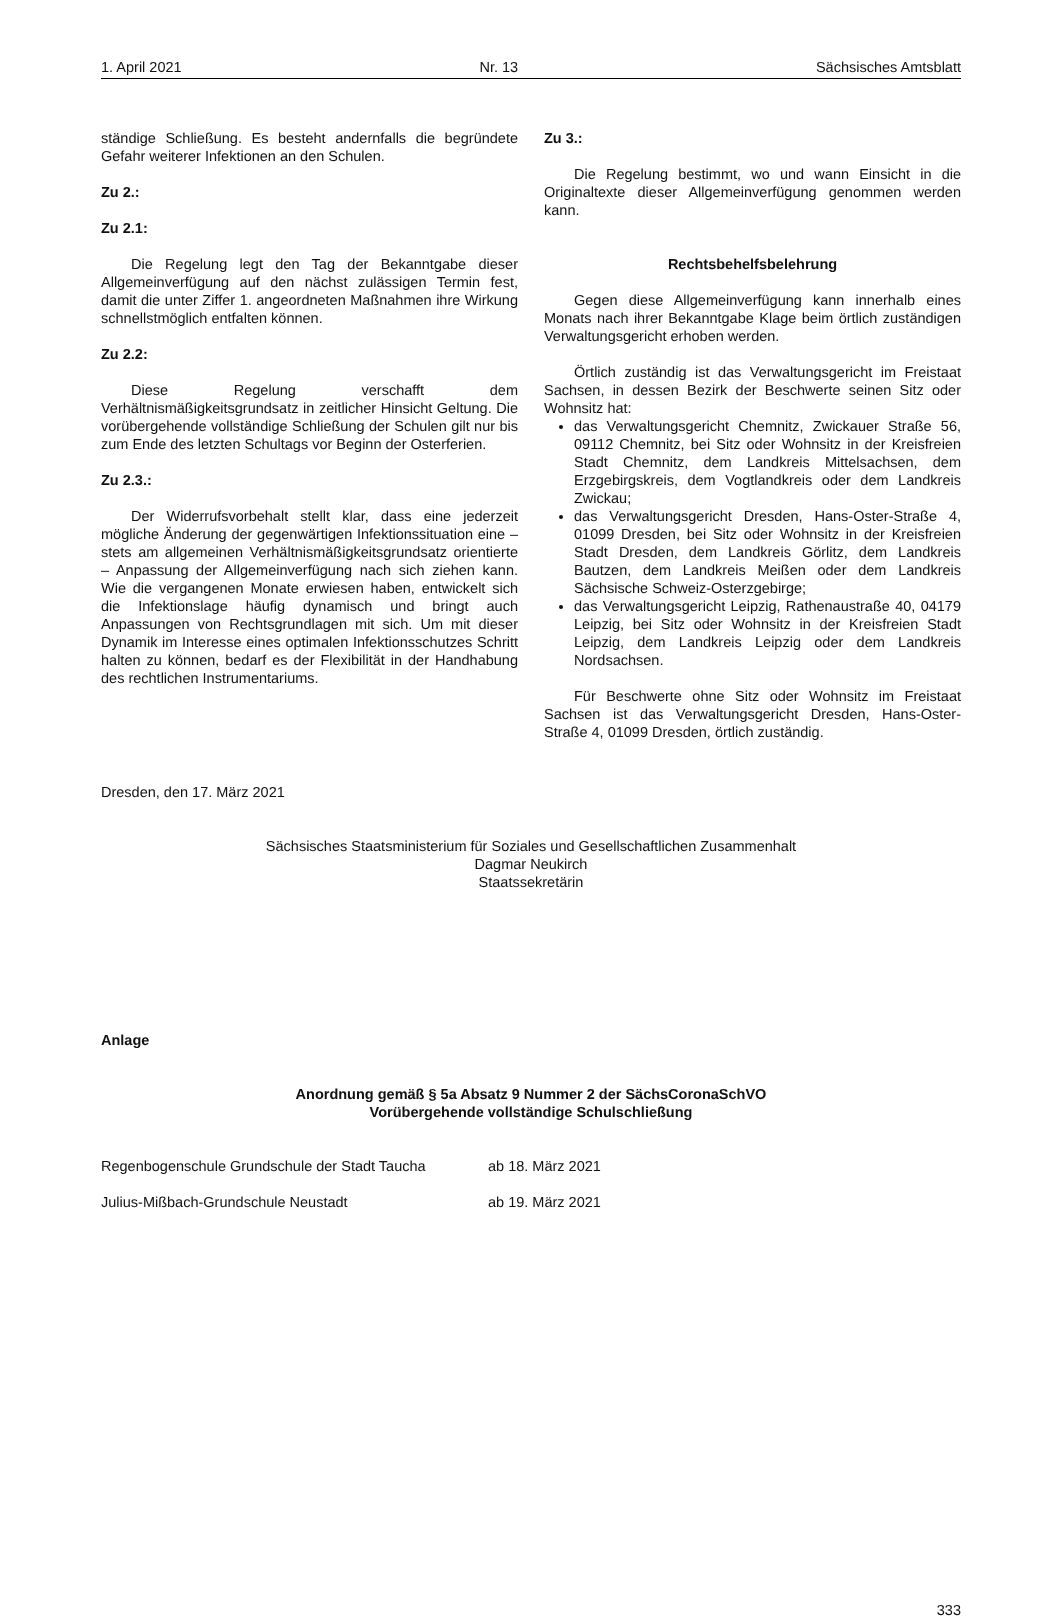1. April 2021 Nr. 13 Sächsisches Amtsblatt
ständige Schließung. Es besteht andernfalls die begründete Gefahr weiterer Infektionen an den Schulen.
Zu 2.:
Zu 2.1:
Die Regelung legt den Tag der Bekanntgabe dieser Allgemeinverfügung auf den nächst zulässigen Termin fest, damit die unter Ziffer 1. angeordneten Maßnahmen ihre Wirkung schnellstmöglich entfalten können.
Zu 2.2:
Diese Regelung verschafft dem Verhältnismäßigkeitsgrundsatz in zeitlicher Hinsicht Geltung. Die vorübergehende vollständige Schließung der Schulen gilt nur bis zum Ende des letzten Schultags vor Beginn der Osterferien.
Zu 2.3.:
Der Widerrufsvorbehalt stellt klar, dass eine jederzeit mögliche Änderung der gegenwärtigen Infektionssituation eine – stets am allgemeinen Verhältnismäßigkeitsgrundsatz orientierte – Anpassung der Allgemeinverfügung nach sich ziehen kann. Wie die vergangenen Monate erwiesen haben, entwickelt sich die Infektionslage häufig dynamisch und bringt auch Anpassungen von Rechtsgrundlagen mit sich. Um mit dieser Dynamik im Interesse eines optimalen Infektionsschutzes Schritt halten zu können, bedarf es der Flexibilität in der Handhabung des rechtlichen Instrumentariums.
Zu 3.:
Die Regelung bestimmt, wo und wann Einsicht in die Originaltexte dieser Allgemeinverfügung genommen werden kann.
Rechtsbehelfsbelehrung
Gegen diese Allgemeinverfügung kann innerhalb eines Monats nach ihrer Bekanntgabe Klage beim örtlich zuständigen Verwaltungsgericht erhoben werden.
Örtlich zuständig ist das Verwaltungsgericht im Freistaat Sachsen, in dessen Bezirk der Beschwerte seinen Sitz oder Wohnsitz hat:
das Verwaltungsgericht Chemnitz, Zwickauer Straße 56, 09112 Chemnitz, bei Sitz oder Wohnsitz in der Kreisfreien Stadt Chemnitz, dem Landkreis Mittelsachsen, dem Erzgebirgskreis, dem Vogtlandkreis oder dem Landkreis Zwickau;
das Verwaltungsgericht Dresden, Hans-Oster-Straße 4, 01099 Dresden, bei Sitz oder Wohnsitz in der Kreisfreien Stadt Dresden, dem Landkreis Görlitz, dem Landkreis Bautzen, dem Landkreis Meißen oder dem Landkreis Sächsische Schweiz-Osterzgebirge;
das Verwaltungsgericht Leipzig, Rathenaustraße 40, 04179 Leipzig, bei Sitz oder Wohnsitz in der Kreisfreien Stadt Leipzig, dem Landkreis Leipzig oder dem Landkreis Nordsachsen.
Für Beschwerte ohne Sitz oder Wohnsitz im Freistaat Sachsen ist das Verwaltungsgericht Dresden, Hans-Oster-Straße 4, 01099 Dresden, örtlich zuständig.
Dresden, den 17. März 2021
Sächsisches Staatsministerium für Soziales und Gesellschaftlichen Zusammenhalt
Dagmar Neukirch
Staatssekretärin
Anlage
Anordnung gemäß § 5a Absatz 9 Nummer 2 der SächsCoronaSchVO
Vorübergehende vollständige Schulschließung
Regenbogenschule Grundschule der Stadt Taucha ab 18. März 2021
Julius-Mißbach-Grundschule Neustadt ab 19. März 2021
333